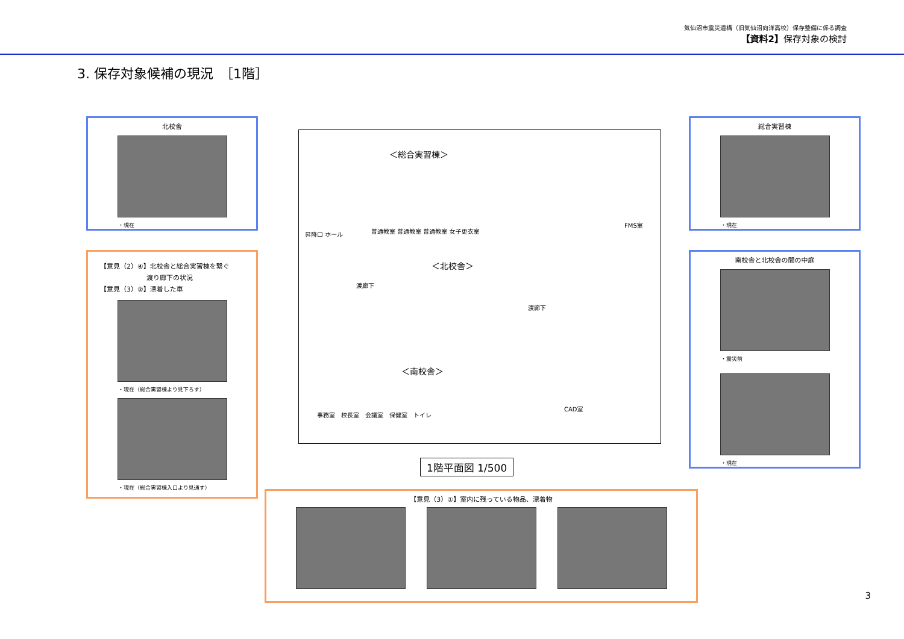気仙沼市震災遺構（旧気仙沼向洋高校）保存整備に係る調査
【資料2】保存対象の検討
3. 保存対象候補の現況　［1階］
北校舎
・現在
【意見（2）④】北校舎と総合実習棟を繋ぐ
　　　　　　　渡り廊下の状況
【意見（3）②】漂着した車
・現在（総合実習棟より見下ろす）
・現在（総合実習棟入口より見通す）
＜総合実習棟＞
＜北校舎＞
＜南校舎＞
昇降口 ホール
普通教室 普通教室 普通教室 女子更衣室
FMS室
事務室　校長室　会議室　保健室　トイレ
CAD室
渡廊下
渡廊下
1階平面図 1/500
総合実習棟
・現在
南校舎と北校舎の間の中庭
・震災前
・現在
【意見（3）①】室内に残っている物品、漂着物
3